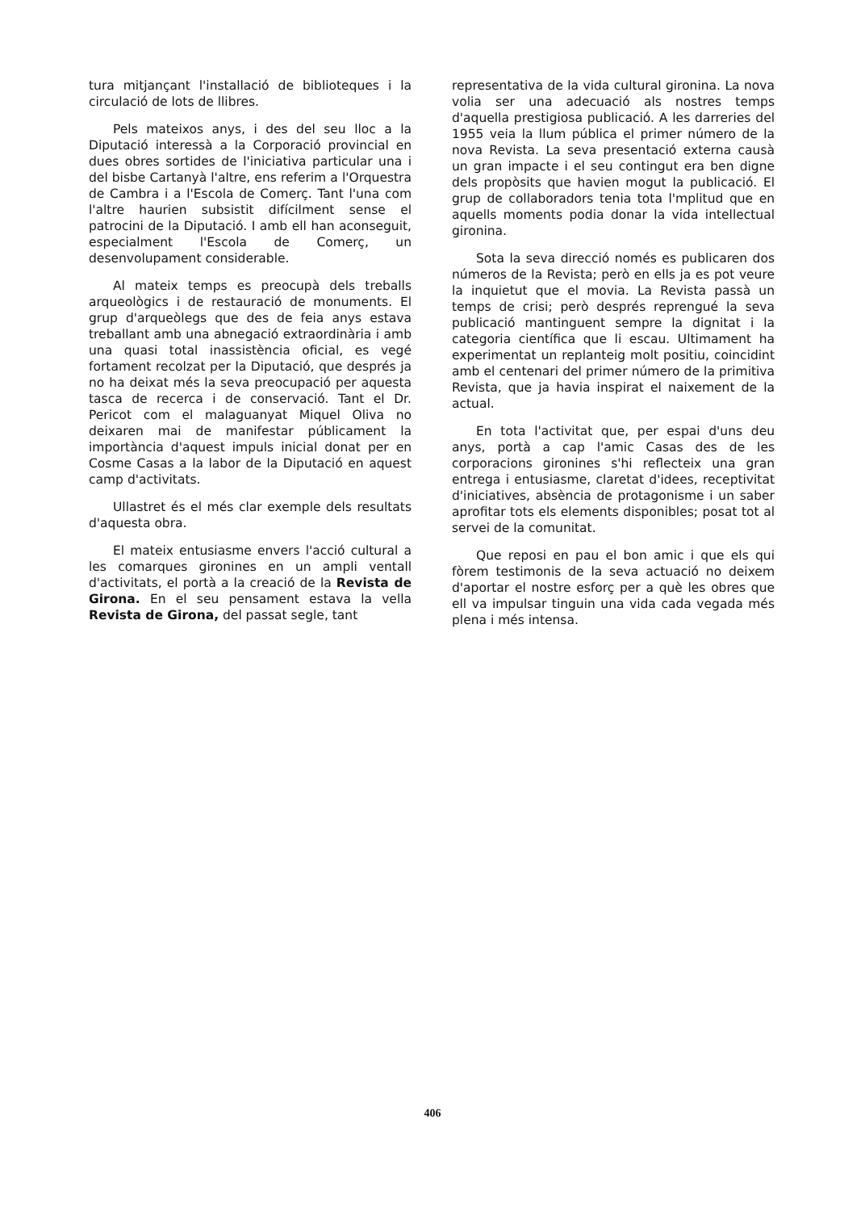tura mitjançant l'installació de biblioteques i la circulació de lots de llibres.
Pels mateixos anys, i des del seu lloc a la Diputació interessà a la Corporació provincial en dues obres sortides de l'iniciativa particular una i del bisbe Cartanyà l'altre, ens referim a l'Orquestra de Cambra i a l'Escola de Comerç. Tant l'una com l'altre haurien subsistit difícilment sense el patrocini de la Diputació. I amb ell han aconseguit, especialment l'Escola de Comerç, un desenvolupament considerable.
Al mateix temps es preocupà dels treballs arqueològics i de restauració de monuments. El grup d'arqueòlegs que des de feia anys estava treballant amb una abnegació extraordinària i amb una quasi total inassistència oficial, es vegé fortament recolzat per la Diputació, que després ja no ha deixat més la seva preocupació per aquesta tasca de recerca i de conservació. Tant el Dr. Pericot com el malaguanyat Miquel Oliva no deixaren mai de manifestar públicament la importància d'aquest impuls inicial donat per en Cosme Casas a la labor de la Diputació en aquest camp d'activitats.
Ullastret és el més clar exemple dels resultats d'aquesta obra.
El mateix entusiasme envers l'acció cultural a les comarques gironines en un ampli ventall d'activitats, el portà a la creació de la Revista de Girona. En el seu pensament estava la vella Revista de Girona, del passat segle, tant
representativa de la vida cultural gironina. La nova volia ser una adecuació als nostres temps d'aquella prestigiosa publicació. A les darreries del 1955 veia la llum pública el primer número de la nova Revista. La seva presentació externa causà un gran impacte i el seu contingut era ben digne dels propòsits que havien mogut la publicació. El grup de collaboradors tenia tota l'mplitud que en aquells moments podia donar la vida intellectual gironina.
Sota la seva direcció només es publicaren dos números de la Revista; però en ells ja es pot veure la inquietut que el movia. La Revista passà un temps de crisi; però després reprengué la seva publicació mantinguent sempre la dignitat i la categoria científica que li escau. Ultimament ha experimentat un replanteig molt positiu, coincidint amb el centenari del primer número de la primitiva Revista, que ja havia inspirat el naixement de la actual.
En tota l'activitat que, per espai d'uns deu anys, portà a cap l'amic Casas des de les corporacions gironines s'hi reflecteix una gran entrega i entusiasme, claretat d'idees, receptivitat d'iniciatives, absència de protagonisme i un saber aprofitar tots els elements disponibles; posat tot al servei de la comunitat.
Que reposi en pau el bon amic i que els qui fòrem testimonis de la seva actuació no deixem d'aportar el nostre esforç per a què les obres que ell va impulsar tinguin una vida cada vegada més plena i més intensa.
406